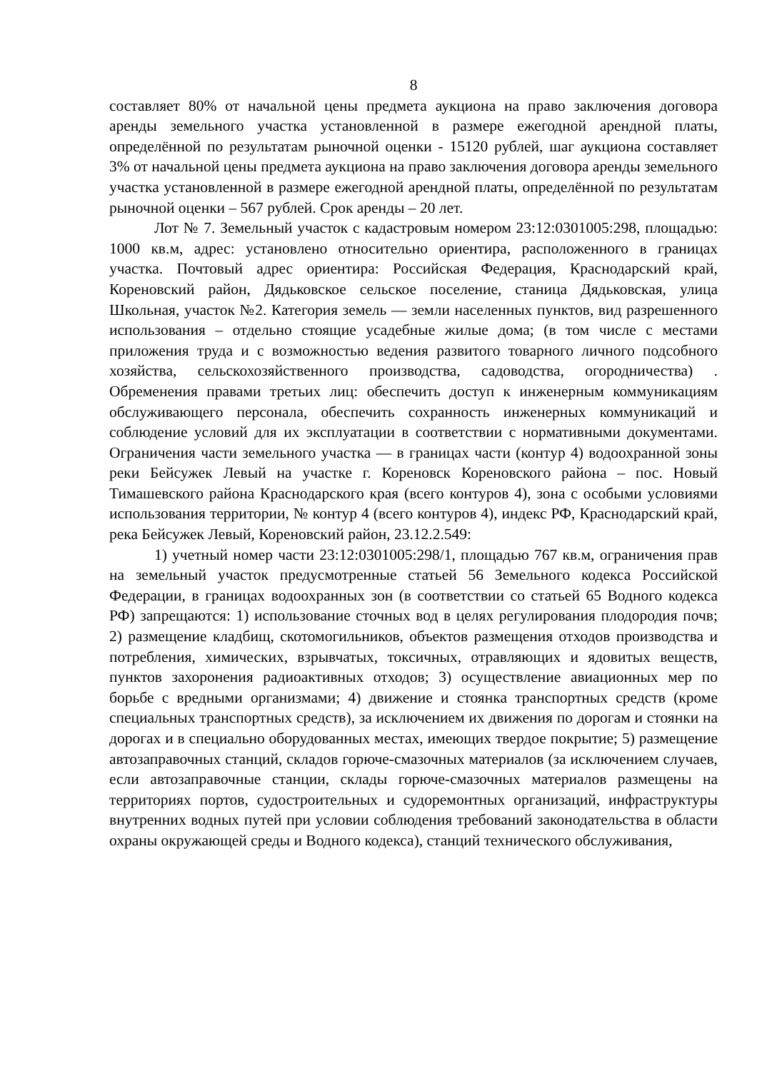8
составляет 80% от начальной цены предмета аукциона на право заключения договора аренды земельного участка установленной в размере ежегодной арендной платы, определённой по результатам рыночной оценки - 15120 рублей, шаг аукциона составляет 3% от начальной цены предмета аукциона на право заключения договора аренды земельного участка установленной в размере ежегодной арендной платы, определённой по результатам рыночной оценки – 567 рублей. Срок аренды – 20 лет.
Лот № 7. Земельный участок с кадастровым номером 23:12:0301005:298, площадью: 1000 кв.м, адрес: установлено относительно ориентира, расположенного в границах участка. Почтовый адрес ориентира: Российская Федерация, Краснодарский край, Кореновский район, Дядьковское сельское поселение, станица Дядьковская, улица Школьная, участок №2. Категория земель — земли населенных пунктов, вид разрешенного использования – отдельно стоящие усадебные жилые дома; (в том числе с местами приложения труда и с возможностью ведения развитого товарного личного подсобного хозяйства, сельскохозяйственного производства, садоводства, огородничества) . Обременения правами третьих лиц: обеспечить доступ к инженерным коммуникациям обслуживающего персонала, обеспечить сохранность инженерных коммуникаций и соблюдение условий для их эксплуатации в соответствии с нормативными документами. Ограничения части земельного участка — в границах части (контур 4) водоохранной зоны реки Бейсужек Левый на участке г. Кореновск Кореновского района – пос. Новый Тимашевского района Краснодарского края (всего контуров 4), зона с особыми условиями использования территории, № контур 4 (всего контуров 4), индекс РФ, Краснодарский край, река Бейсужек Левый, Кореновский район, 23.12.2.549:
1) учетный номер части 23:12:0301005:298/1, площадью 767 кв.м, ограничения прав на земельный участок предусмотренные статьей 56 Земельного кодекса Российской Федерации, в границах водоохранных зон (в соответствии со статьей 65 Водного кодекса РФ) запрещаются: 1) использование сточных вод в целях регулирования плодородия почв; 2) размещение кладбищ, скотомогильников, объектов размещения отходов производства и потребления, химических, взрывчатых, токсичных, отравляющих и ядовитых веществ, пунктов захоронения радиоактивных отходов; 3) осуществление авиационных мер по борьбе с вредными организмами; 4) движение и стоянка транспортных средств (кроме специальных транспортных средств), за исключением их движения по дорогам и стоянки на дорогах и в специально оборудованных местах, имеющих твердое покрытие; 5) размещение автозаправочных станций, складов горюче-смазочных материалов (за исключением случаев, если автозаправочные станции, склады горюче-смазочных материалов размещены на территориях портов, судостроительных и судоремонтных организаций, инфраструктуры внутренних водных путей при условии соблюдения требований законодательства в области охраны окружающей среды и Водного кодекса), станций технического обслуживания,